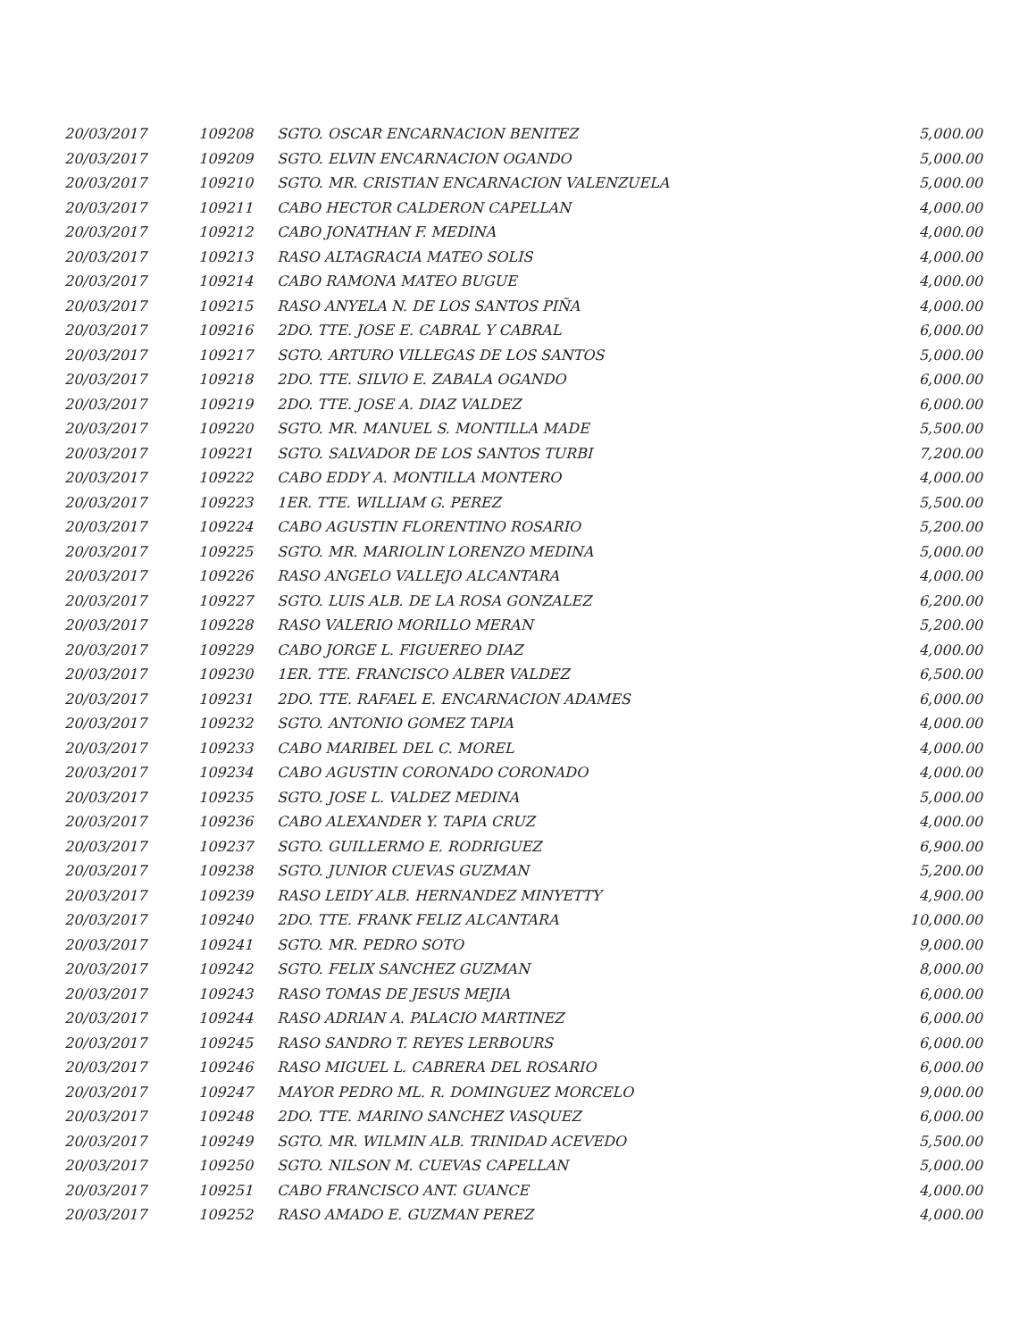| 20/03/2017 | 109208 | SGTO. OSCAR ENCARNACION BENITEZ | 5,000.00 |
| 20/03/2017 | 109209 | SGTO. ELVIN ENCARNACION OGANDO | 5,000.00 |
| 20/03/2017 | 109210 | SGTO. MR. CRISTIAN ENCARNACION VALENZUELA | 5,000.00 |
| 20/03/2017 | 109211 | CABO HECTOR CALDERON CAPELLAN | 4,000.00 |
| 20/03/2017 | 109212 | CABO JONATHAN F. MEDINA | 4,000.00 |
| 20/03/2017 | 109213 | RASO ALTAGRACIA MATEO SOLIS | 4,000.00 |
| 20/03/2017 | 109214 | CABO RAMONA MATEO BUGUE | 4,000.00 |
| 20/03/2017 | 109215 | RASO ANYELA N. DE LOS SANTOS PIÑA | 4,000.00 |
| 20/03/2017 | 109216 | 2DO. TTE. JOSE E. CABRAL Y CABRAL | 6,000.00 |
| 20/03/2017 | 109217 | SGTO. ARTURO VILLEGAS DE LOS SANTOS | 5,000.00 |
| 20/03/2017 | 109218 | 2DO. TTE. SILVIO E. ZABALA OGANDO | 6,000.00 |
| 20/03/2017 | 109219 | 2DO. TTE. JOSE A. DIAZ VALDEZ | 6,000.00 |
| 20/03/2017 | 109220 | SGTO. MR. MANUEL S. MONTILLA MADE | 5,500.00 |
| 20/03/2017 | 109221 | SGTO. SALVADOR DE LOS SANTOS TURBI | 7,200.00 |
| 20/03/2017 | 109222 | CABO EDDY A. MONTILLA MONTERO | 4,000.00 |
| 20/03/2017 | 109223 | 1ER. TTE. WILLIAM G. PEREZ | 5,500.00 |
| 20/03/2017 | 109224 | CABO AGUSTIN FLORENTINO ROSARIO | 5,200.00 |
| 20/03/2017 | 109225 | SGTO. MR. MARIOLIN LORENZO MEDINA | 5,000.00 |
| 20/03/2017 | 109226 | RASO ANGELO VALLEJO ALCANTARA | 4,000.00 |
| 20/03/2017 | 109227 | SGTO. LUIS ALB. DE LA ROSA GONZALEZ | 6,200.00 |
| 20/03/2017 | 109228 | RASO VALERIO MORILLO MERAN | 5,200.00 |
| 20/03/2017 | 109229 | CABO JORGE L. FIGUEREO DIAZ | 4,000.00 |
| 20/03/2017 | 109230 | 1ER. TTE. FRANCISCO ALBER VALDEZ | 6,500.00 |
| 20/03/2017 | 109231 | 2DO. TTE. RAFAEL E. ENCARNACION ADAMES | 6,000.00 |
| 20/03/2017 | 109232 | SGTO. ANTONIO GOMEZ TAPIA | 4,000.00 |
| 20/03/2017 | 109233 | CABO MARIBEL DEL C. MOREL | 4,000.00 |
| 20/03/2017 | 109234 | CABO AGUSTIN CORONADO CORONADO | 4,000.00 |
| 20/03/2017 | 109235 | SGTO. JOSE L. VALDEZ MEDINA | 5,000.00 |
| 20/03/2017 | 109236 | CABO ALEXANDER Y. TAPIA CRUZ | 4,000.00 |
| 20/03/2017 | 109237 | SGTO. GUILLERMO E. RODRIGUEZ | 6,900.00 |
| 20/03/2017 | 109238 | SGTO. JUNIOR CUEVAS GUZMAN | 5,200.00 |
| 20/03/2017 | 109239 | RASO LEIDY ALB. HERNANDEZ MINYETTY | 4,900.00 |
| 20/03/2017 | 109240 | 2DO. TTE. FRANK FELIZ ALCANTARA | 10,000.00 |
| 20/03/2017 | 109241 | SGTO. MR. PEDRO SOTO | 9,000.00 |
| 20/03/2017 | 109242 | SGTO. FELIX SANCHEZ GUZMAN | 8,000.00 |
| 20/03/2017 | 109243 | RASO TOMAS DE JESUS MEJIA | 6,000.00 |
| 20/03/2017 | 109244 | RASO ADRIAN A. PALACIO MARTINEZ | 6,000.00 |
| 20/03/2017 | 109245 | RASO SANDRO T. REYES LERBOURS | 6,000.00 |
| 20/03/2017 | 109246 | RASO MIGUEL L. CABRERA DEL ROSARIO | 6,000.00 |
| 20/03/2017 | 109247 | MAYOR PEDRO ML. R. DOMINGUEZ MORCELO | 9,000.00 |
| 20/03/2017 | 109248 | 2DO. TTE. MARINO SANCHEZ VASQUEZ | 6,000.00 |
| 20/03/2017 | 109249 | SGTO. MR. WILMIN ALB. TRINIDAD ACEVEDO | 5,500.00 |
| 20/03/2017 | 109250 | SGTO. NILSON M. CUEVAS CAPELLAN | 5,000.00 |
| 20/03/2017 | 109251 | CABO FRANCISCO ANT. GUANCE | 4,000.00 |
| 20/03/2017 | 109252 | RASO AMADO E. GUZMAN PEREZ | 4,000.00 |